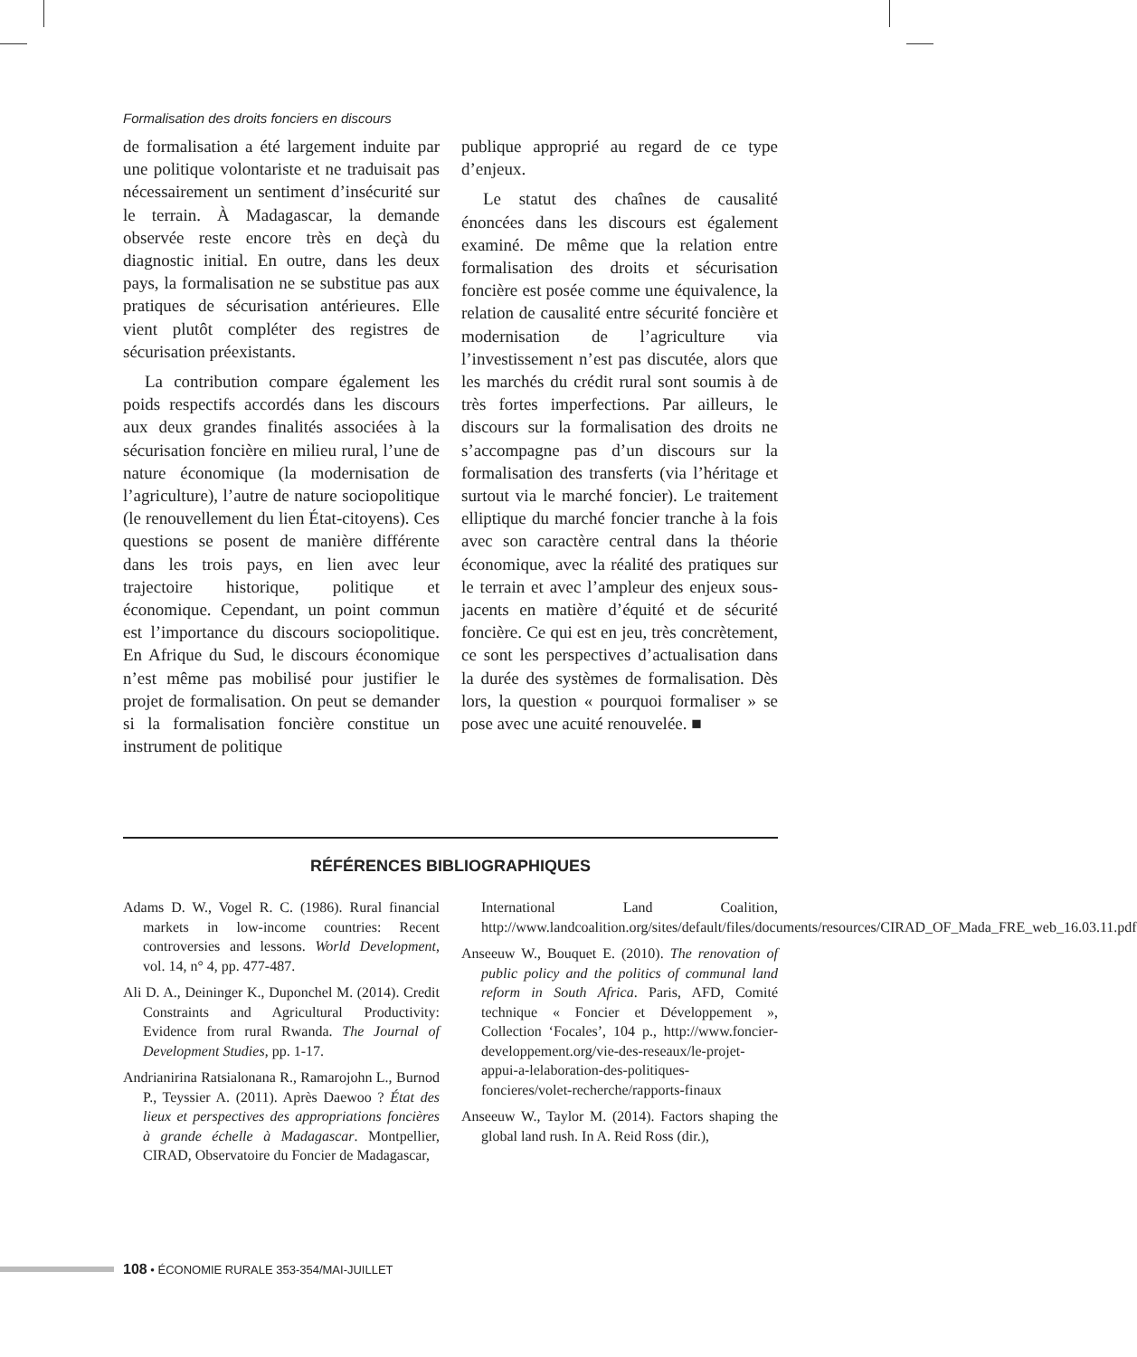Formalisation des droits fonciers en discours
de formalisation a été largement induite par une politique volontariste et ne traduisait pas nécessairement un sentiment d’insécurité sur le terrain. À Madagascar, la demande observée reste encore très en deçà du diagnostic initial. En outre, dans les deux pays, la formalisation ne se substitue pas aux pratiques de sécurisation antérieures. Elle vient plutôt compléter des registres de sécurisation préexistants.
La contribution compare également les poids respectifs accordés dans les discours aux deux grandes finalités associées à la sécurisation foncière en milieu rural, l’une de nature économique (la modernisation de l’agriculture), l’autre de nature sociopolitique (le renouvellement du lien État-citoyens). Ces questions se posent de manière différente dans les trois pays, en lien avec leur trajectoire historique, politique et économique. Cependant, un point commun est l’importance du discours sociopolitique. En Afrique du Sud, le discours économique n’est même pas mobilisé pour justifier le projet de formalisation. On peut se demander si la formalisation foncière constitue un instrument de politique
publique approprié au regard de ce type d’enjeux.
Le statut des chaînes de causalité énoncées dans les discours est également examiné. De même que la relation entre formalisation des droits et sécurisation foncière est posée comme une équivalence, la relation de causalité entre sécurité foncière et modernisation de l’agriculture via l’investissement n’est pas discutée, alors que les marchés du crédit rural sont soumis à de très fortes imperfections. Par ailleurs, le discours sur la formalisation des droits ne s’accompagne pas d’un discours sur la formalisation des transferts (via l’héritage et surtout via le marché foncier). Le traitement elliptique du marché foncier tranche à la fois avec son caractère central dans la théorie économique, avec la réalité des pratiques sur le terrain et avec l’ampleur des enjeux sous-jacents en matière d’équité et de sécurité foncière. Ce qui est en jeu, très concrètement, ce sont les perspectives d’actualisation dans la durée des systèmes de formalisation. Dès lors, la question « pourquoi formaliser » se pose avec une acuité renouvelée. ■
RÉFÉRENCES BIBLIOGRAPHIQUES
Adams D. W., Vogel R. C. (1986). Rural financial markets in low-income countries: Recent controversies and lessons. World Development, vol. 14, n° 4, pp. 477-487.
Ali D. A., Deininger K., Duponchel M. (2014). Credit Constraints and Agricultural Productivity: Evidence from rural Rwanda. The Journal of Development Studies, pp. 1-17.
Andrianirina Ratsialonana R., Ramarojohn L., Burnod P., Teyssier A. (2011). Après Daewoo ? État des lieux et perspectives des appropriations foncières à grande échelle à Madagascar. Montpellier, CIRAD, Observatoire du Foncier de Madagascar,
International Land Coalition, http://www.landcoalition.org/sites/default/files/documents/resources/CIRAD_OF_Mada_FRE_web_16.03.11.pdf
Anseeuw W., Bouquet E. (2010). The renovation of public policy and the politics of communal land reform in South Africa. Paris, AFD, Comité technique « Foncier et Développement », Collection ‘Focales’, 104 p., http://www.foncier-developpement.org/vie-des-reseaux/le-projet-appui-a-lelaboration-des-politiques-foncieres/volet-recherche/rapports-finaux
Anseeuw W., Taylor M. (2014). Factors shaping the global land rush. In A. Reid Ross (dir.),
108 • ÉCONOMIE RURALE 353-354/MAI-JUILLET